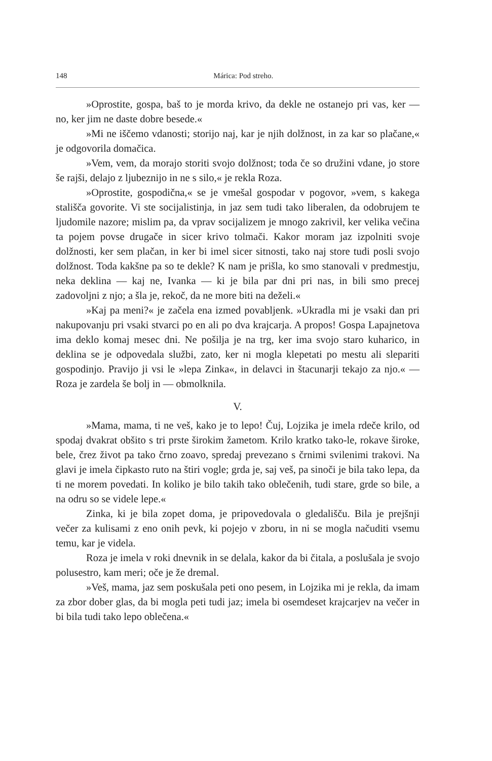148 Márica: Pod streho.
»Oprostite, gospa, baš to je morda krivo, da dekle ne ostanejo pri vas, ker — no, ker jim ne daste dobre besede.«
»Mi ne iščemo vdanosti; storijo naj, kar je njih dolžnost, in za kar so plačane,« je odgovorila domačica.
»Vem, vem, da morajo storiti svojo dolžnost; toda če so družini vdane, jo store še rajši, delajo z ljubeznijo in ne s silo,« je rekla Roza.
»Oprostite, gospodična,« se je vmešal gospodar v pogovor, »vem, s kakega stališča govorite. Vi ste socijalistinja, in jaz sem tudi tako liberalen, da odobrujem te ljudomile nazore; mislim pa, da vprav socijalizem je mnogo zakrivil, ker velika večina ta pojem povse drugače in sicer krivo tolmači. Kakor moram jaz izpolniti svoje dolžnosti, ker sem plačan, in ker bi imel sicer sitnosti, tako naj store tudi posli svojo dolžnost. Toda kakšne pa so te dekle? K nam je prišla, ko smo stanovali v predmestju, neka deklina — kaj ne, Ivanka — ki je bila par dni pri nas, in bili smo precej zadovoljni z njo; a šla je, rekoč, da ne more biti na deželi.«
»Kaj pa meni?« je začela ena izmed povabljenk. »Ukradla mi je vsaki dan pri nakupovanju pri vsaki stvarci po en ali po dva krajcarja. A propos! Gospa Lapajnetova ima deklo komaj mesec dni. Ne pošilja je na trg, ker ima svojo staro kuharico, in deklina se je odpovedala službi, zato, ker ni mogla klepetati po mestu ali slepariti gospodinjo. Pravijo ji vsi le »lepa Zinka«, in delavci in štacunarji tekajo za njo.« — Roza je zardela še bolj in — obmolknila.
V.
»Mama, mama, ti ne veš, kako je to lepo! Čuj, Lojzika je imela rdeče krilo, od spodaj dvakrat obšito s tri prste širokim žametom. Krilo kratko tako-le, rokave široke, bele, črez život pa tako črno zoavo, spredaj prevezano s črnimi svilenimi trakovi. Na glavi je imela čipkasto ruto na štiri vogle; grda je, saj veš, pa sinoči je bila tako lepa, da ti ne morem povedati. In koliko je bilo takih tako oblečenih, tudi stare, grde so bile, a na odru so se videle lepe.«
Zinka, ki je bila zopet doma, je pripovedovala o gledališču. Bila je prejšnji večer za kulisami z eno onih pevk, ki pojejo v zboru, in ni se mogla načuditi vsemu temu, kar je videla.
Roza je imela v roki dnevnik in se delala, kakor da bi čitala, a poslušala je svojo polusestro, kam meri; oče je že dremal.
»Veš, mama, jaz sem poskušala peti ono pesem, in Lojzika mi je rekla, da imam za zbor dober glas, da bi mogla peti tudi jaz; imela bi osemdeset krajcarjev na večer in bi bila tudi tako lepo oblečena.«